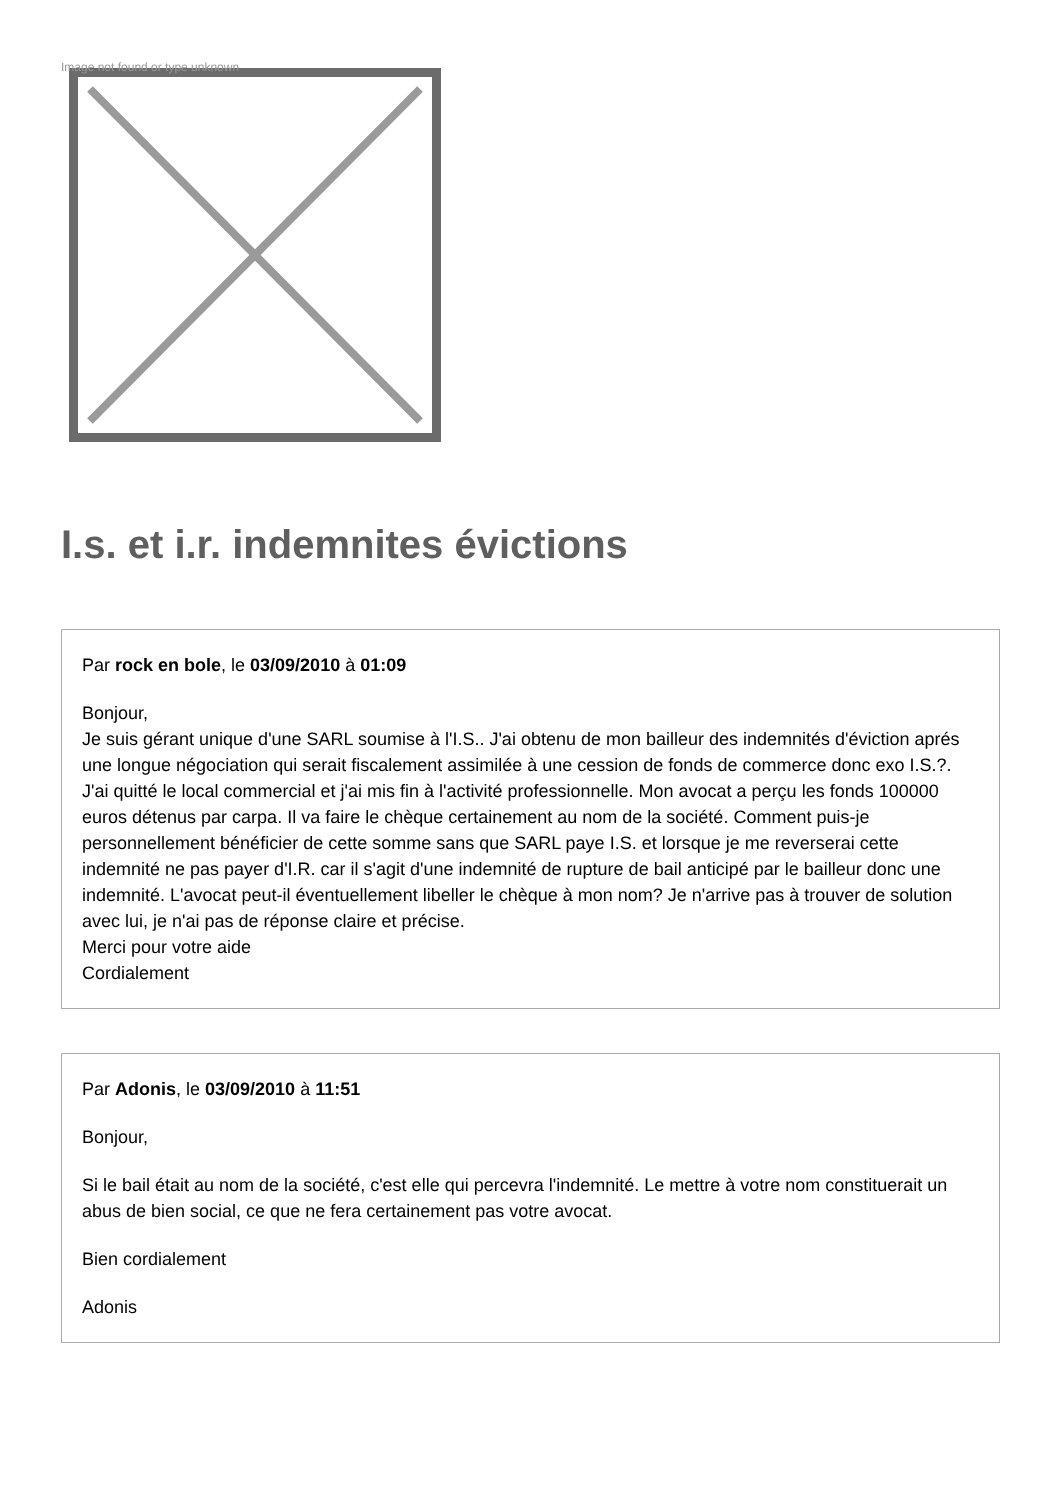Image not found or type unknown
I.s. et i.r. indemnites évictions
Par rock en bole, le 03/09/2010 à 01:09
Bonjour,
Je suis gérant unique d'une SARL soumise à l'I.S.. J'ai obtenu de mon bailleur des indemnités d'éviction aprés une longue négociation qui serait fiscalement assimilée à une cession de fonds de commerce donc exo I.S.?. J'ai quitté le local commercial et j'ai mis fin à l'activité professionnelle. Mon avocat a perçu les fonds 100000 euros détenus par carpa. Il va faire le chèque certainement au nom de la société. Comment puis-je personnellement bénéficier de cette somme sans que SARL paye I.S. et lorsque je me reverserai cette indemnité ne pas payer d'I.R. car il s'agit d'une indemnité de rupture de bail anticipé par le bailleur donc une indemnité. L'avocat peut-il éventuellement libeller le chèque à mon nom? Je n'arrive pas à trouver de solution avec lui, je n'ai pas de réponse claire et précise.
Merci pour votre aide
Cordialement
Par Adonis, le 03/09/2010 à 11:51
Bonjour,
Si le bail était au nom de la société, c'est elle qui percevra l'indemnité. Le mettre à votre nom constituerait un abus de bien social, ce que ne fera certainement pas votre avocat.
Bien cordialement
Adonis